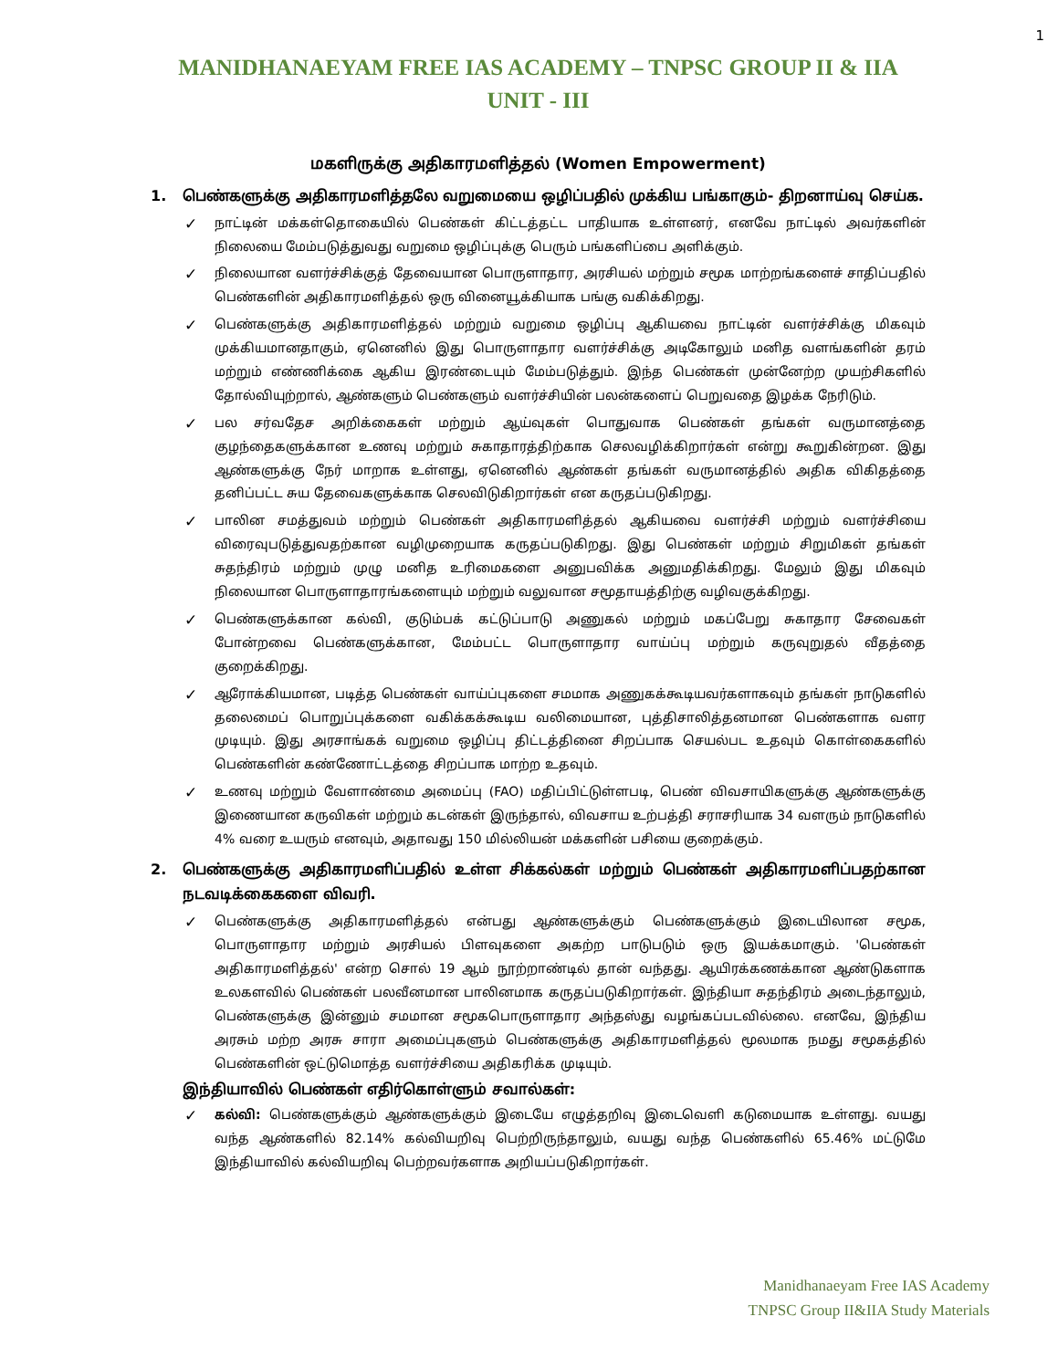1
MANIDHANAEYAM FREE IAS ACADEMY – TNPSC GROUP II & IIA
UNIT - III
மகளிருக்கு அதிகாரமளித்தல் (Women Empowerment)
1. பெண்களுக்கு அதிகாரமளித்தலே வறுமையை ஒழிப்பதில் முக்கிய பங்காகும்- திறனாய்வு செய்க.
✓ நாட்டின் மக்கள்தொகையில் பெண்கள் கிட்டத்தட்ட பாதியாக உள்ளனர், எனவே நாட்டில் அவர்களின் நிலையை மேம்படுத்துவது வறுமை ஒழிப்புக்கு பெரும் பங்களிப்பை அளிக்கும்.
✓ நிலையான வளர்ச்சிக்குத் தேவையான பொருளாதார, அரசியல் மற்றும் சமூக மாற்றங்களைச் சாதிப்பதில் பெண்களின் அதிகாரமளித்தல் ஒரு வினையூக்கியாக பங்கு வகிக்கிறது.
✓ பெண்களுக்கு அதிகாரமளித்தல் மற்றும் வறுமை ஒழிப்பு ஆகியவை நாட்டின் வளர்ச்சிக்கு மிகவும் முக்கியமானதாகும், ஏனெனில் இது பொருளாதார வளர்ச்சிக்கு அடிகோலும் மனித வளங்களின் தரம் மற்றும் எண்ணிக்கை ஆகிய இரண்டையும் மேம்படுத்தும். இந்த பெண்கள் முன்னேற்ற முயற்சிகளில் தோல்வியுற்றால், ஆண்களும் பெண்களும் வளர்ச்சியின் பலன்களைப் பெறுவதை இழக்க நேரிடும்.
✓ பல சர்வதேச அறிக்கைகள் மற்றும் ஆய்வுகள் பொதுவாக பெண்கள் தங்கள் வருமானத்தை குழந்தைகளுக்கான உணவு மற்றும் சுகாதாரத்திற்காக செலவழிக்கிறார்கள் என்று கூறுகின்றன. இது ஆண்களுக்கு நேர் மாறாக உள்ளது, ஏனெனில் ஆண்கள் தங்கள் வருமானத்தில் அதிக விகிதத்தை தனிப்பட்ட சுய தேவைகளுக்காக செலவிடுகிறார்கள் என கருதப்படுகிறது.
✓ பாலின சமத்துவம் மற்றும் பெண்கள் அதிகாரமளித்தல் ஆகியவை வளர்ச்சி மற்றும் வளர்ச்சியை விரைவுபடுத்துவதற்கான வழிமுறையாக கருதப்படுகிறது. இது பெண்கள் மற்றும் சிறுமிகள் தங்கள் சுதந்திரம் மற்றும் முழு மனித உரிமைகளை அனுபவிக்க அனுமதிக்கிறது. மேலும் இது மிகவும் நிலையான பொருளாதாரங்களையும் மற்றும் வலுவான சமூதாயத்திற்கு வழிவகுக்கிறது.
✓ பெண்களுக்கான கல்வி, குடும்பக் கட்டுப்பாடு அணுகல் மற்றும் மகப்பேறு சுகாதார சேவைகள் போன்றவை பெண்களுக்கான, மேம்பட்ட பொருளாதார வாய்ப்பு மற்றும் கருவுறுதல் வீதத்தை குறைக்கிறது.
✓ ஆரோக்கியமான, படித்த பெண்கள் வாய்ப்புகளை சமமாக அணுகக்கூடியவர்களாகவும் தங்கள் நாடுகளில் தலைமைப் பொறுப்புக்களை வகிக்கக்கூடிய வலிமையான, புத்திசாலித்தனமான பெண்களாக வளர முடியும். இது அரசாங்கக் வறுமை ஒழிப்பு திட்டத்தினை சிறப்பாக செயல்பட உதவும் கொள்கைகளில் பெண்களின் கண்ணோட்டத்தை சிறப்பாக மாற்ற உதவும்.
✓ உணவு மற்றும் வேளாண்மை அமைப்பு (FAO) மதிப்பிட்டுள்ளபடி, பெண் விவசாயிகளுக்கு ஆண்களுக்கு இணையான கருவிகள் மற்றும் கடன்கள் இருந்தால், விவசாய உற்பத்தி சராசரியாக 34 வளரும் நாடுகளில் 4% வரை உயரும் எனவும், அதாவது 150 மில்லியன் மக்களின் பசியை குறைக்கும்.
2. பெண்களுக்கு அதிகாரமளிப்பதில் உள்ள சிக்கல்கள் மற்றும் பெண்கள் அதிகாரமளிப்பதற்கான நடவடிக்கைகளை விவரி.
✓ பெண்களுக்கு அதிகாரமளித்தல் என்பது ஆண்களுக்கும் பெண்களுக்கும் இடையிலான சமூக, பொருளாதார மற்றும் அரசியல் பிளவுகளை அகற்ற பாடுபடும் ஒரு இயக்கமாகும். 'பெண்கள் அதிகாரமளித்தல்' என்ற சொல் 19 ஆம் நூற்றாண்டில் தான் வந்தது. ஆயிரக்கணக்கான ஆண்டுகளாக உலகளவில் பெண்கள் பலவீனமான பாலினமாக கருதப்படுகிறார்கள். இந்தியா சுதந்திரம் அடைந்தாலும், பெண்களுக்கு இன்னும் சமமான சமூகபொருளாதார அந்தஸ்து வழங்கப்படவில்லை. எனவே, இந்திய அரசும் மற்ற அரசு சாரா அமைப்புகளும் பெண்களுக்கு அதிகாரமளித்தல் மூலமாக நமது சமூகத்தில் பெண்களின் ஒட்டுமொத்த வளர்ச்சியை அதிகரிக்க முடியும்.
இந்தியாவில் பெண்கள் எதிர்கொள்ளும் சவால்கள்:
✓ கல்வி: பெண்களுக்கும் ஆண்களுக்கும் இடையே எழுத்தறிவு இடைவெளி கடுமையாக உள்ளது. வயது வந்த ஆண்களில் 82.14% கல்வியறிவு பெற்றிருந்தாலும், வயது வந்த பெண்களில் 65.46% மட்டுமே இந்தியாவில் கல்வியறிவு பெற்றவர்களாக அறியப்படுகிறார்கள்.
Manidhanaeyam Free IAS Academy
TNPSC Group II&IIA Study Materials